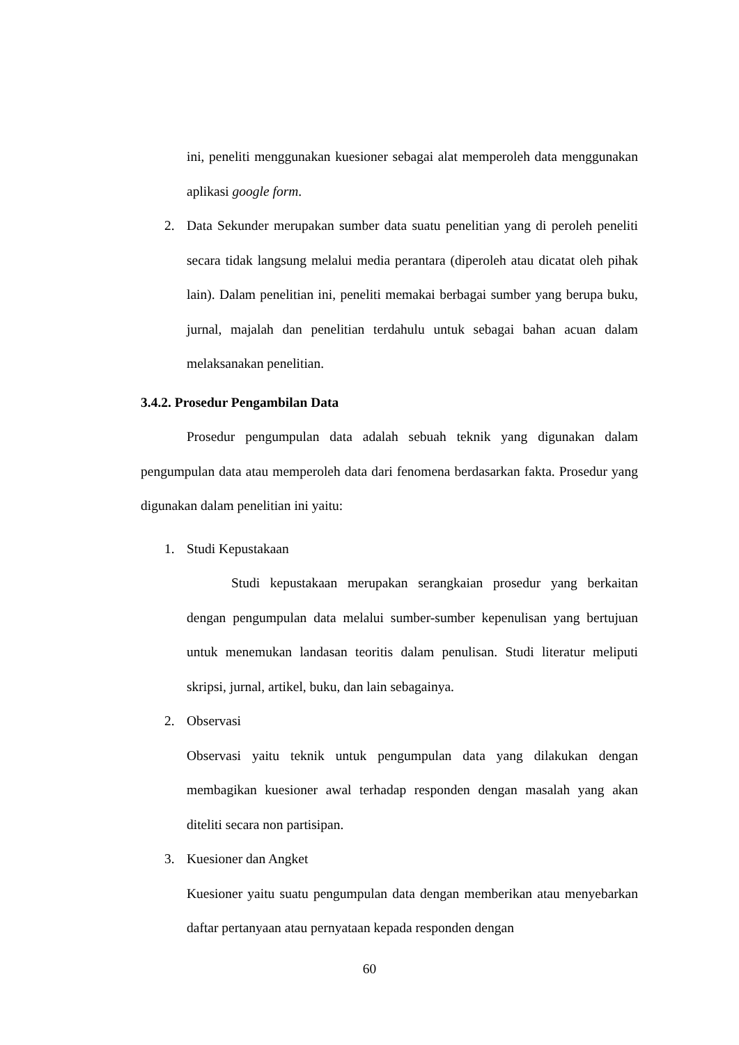ini, peneliti menggunakan kuesioner sebagai alat memperoleh data menggunakan aplikasi google form.
2. Data Sekunder merupakan sumber data suatu penelitian yang di peroleh peneliti secara tidak langsung melalui media perantara (diperoleh atau dicatat oleh pihak lain). Dalam penelitian ini, peneliti memakai berbagai sumber yang berupa buku, jurnal, majalah dan penelitian terdahulu untuk sebagai bahan acuan dalam melaksanakan penelitian.
3.4.2. Prosedur Pengambilan Data
Prosedur pengumpulan data adalah sebuah teknik yang digunakan dalam pengumpulan data atau memperoleh data dari fenomena berdasarkan fakta. Prosedur yang digunakan dalam penelitian ini yaitu:
1. Studi Kepustakaan
Studi kepustakaan merupakan serangkaian prosedur yang berkaitan dengan pengumpulan data melalui sumber-sumber kepenulisan yang bertujuan untuk menemukan landasan teoritis dalam penulisan. Studi literatur meliputi skripsi, jurnal, artikel, buku, dan lain sebagainya.
2. Observasi
Observasi yaitu teknik untuk pengumpulan data yang dilakukan dengan membagikan kuesioner awal terhadap responden dengan masalah yang akan diteliti secara non partisipan.
3. Kuesioner dan Angket
Kuesioner yaitu suatu pengumpulan data dengan memberikan atau menyebarkan daftar pertanyaan atau pernyataan kepada responden dengan
60